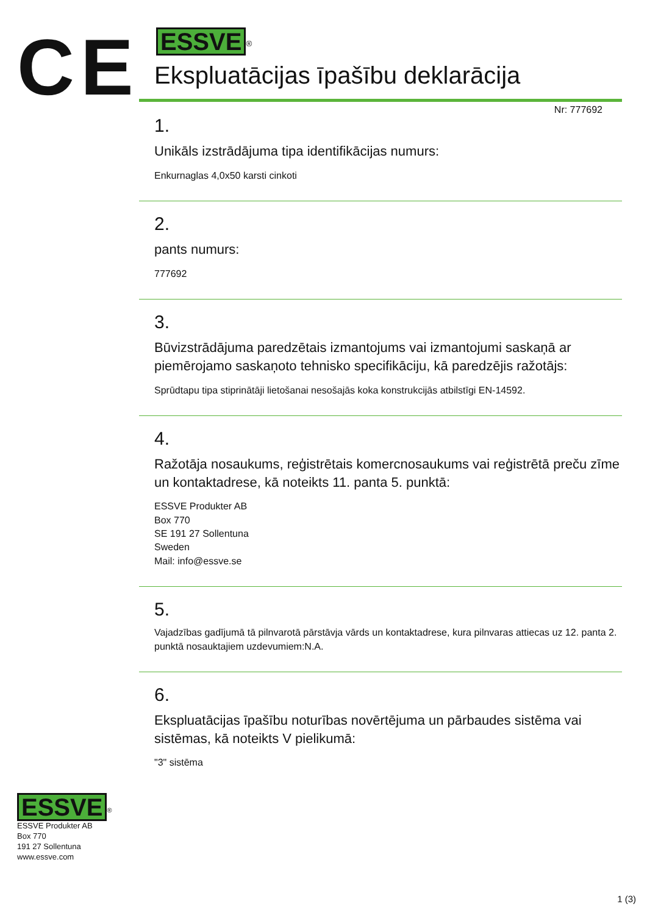CE
ESSVE<sup>®</sup>
Ekspluatācijas īpašību deklarācija
Nr: 777692
1.
Unikāls izstrādājuma tipa identifikācijas numurs:
Enkurnaglas 4,0x50 karsti cinkoti
2.
pants numurs:
777692
3.
Būvizstrādājuma paredzētais izmantojums vai izmantojumi saskaņā ar piemērojamo saskaņoto tehnisko specifikāciju, kā paredzējis ražotājs:
Sprūdtapu tipa stiprinātāji lietošanai nesošajās koka konstrukcijās atbilstīgi EN-14592.
4.
Ražotāja nosaukums, reģistrētais komercnosaukums vai reģistrētā preču zīme un kontaktadrese, kā noteikts 11. panta 5. punktā:
ESSVE Produkter AB
Box 770
SE 191 27 Sollentuna
Sweden
Mail: info@essve.se
5.
Vajadzības gadījumā tā pilnvarotā pārstāvja vārds un kontaktadrese, kura pilnvaras attiecas uz 12. panta 2. punktā nosauktajiem uzdevumiem:N.A.
6.
Ekspluatācijas īpašību noturības novērtējuma un pārbaudes sistēma vai sistēmas, kā noteikts V pielikumā:
"3" sistēma
ESSVE<sup>®</sup>
ESSVE Produkter AB
Box 770
191 27 Sollentuna
www.essve.com
1 (3)